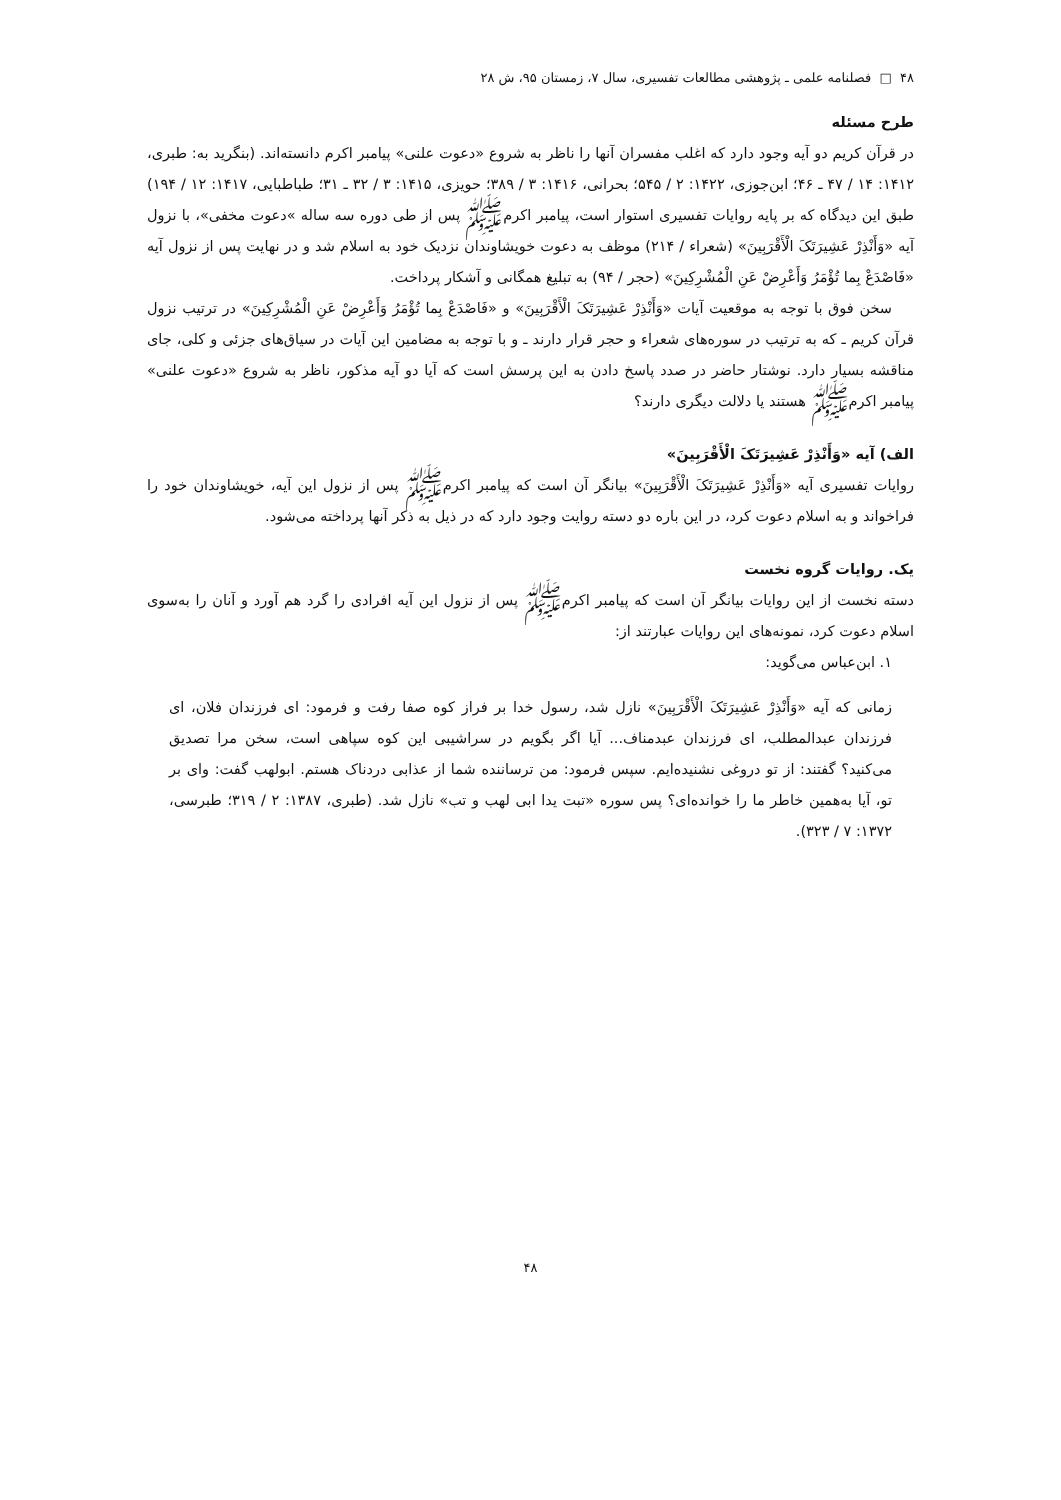۴۸ □ فصلنامه علمی ـ پژوهشی مطالعات تفسیری، سال ۷، زمستان ۹۵، ش ۲۸
طرح مسئله
در قرآن کریم دو آیه وجود دارد که اغلب مفسران آنها را ناظر به شروع «دعوت علنی» پیامبر اکرم دانسته‌اند. (بنگرید به: طبری، ۱۴۱۲: ۱۴ / ۴۷ ـ ۴۶؛ ابن‌جوزی، ۱۴۲۲: ۲ / ۵۴۵؛ بحرانی، ۱۴۱۶: ۳ / ۳۸۹؛ حویزی، ۱۴۱۵: ۳ / ۳۲ ـ ۳۱؛ طباطبایی، ۱۴۱۷: ۱۲ / ۱۹۴) طبق این دیدگاه که بر پایه روایات تفسیری استوار است، پیامبر اکرم‌ﷺ پس از طی دوره سه ساله »دعوت مخفی»، با نزول آیه «وَأَنْذِرْ عَشِیرَتَکَ الْأَقْرَبِینَ» (شعراء / ۲۱۴) موظف به دعوت خویشاوندان نزدیک خود به اسلام شد و در نهایت پس از نزول آیه «فَاصْدَعْ بِما تُؤْمَرُ وَأَعْرِضْ عَنِ الْمُشْرِکِینَ» (حجر / ۹۴) به تبلیغ همگانی و آشکار پرداخت.
سخن فوق با توجه به موقعیت آیات «وَأَنْذِرْ عَشِیرَتَکَ الْأَقْرَبِینَ» و «فَاصْدَعْ بِما تُؤْمَرُ وَأَعْرِضْ عَنِ الْمُشْرِکِینَ» در ترتیب نزول قرآن کریم ـ که به ترتیب در سوره‌های شعراء و حجر قرار دارند ـ و با توجه به مضامین این آیات در سیاق‌های جزئی و کلی، جای مناقشه بسیار دارد. نوشتار حاضر در صدد پاسخ دادن به این پرسش است که آیا دو آیه مذکور، ناظر به شروع «دعوت علنی» پیامبر اکرم‌ﷺ هستند یا دلالت دیگری دارند؟
الف) آیه «وَأَنْذِرْ عَشِیرَتَکَ الْأَقْرَبِینَ»
روایات تفسیری آیه «وَأَنْذِرْ عَشِیرَتَکَ الْأَقْرَبِینَ» بیانگر آن است که پیامبر اکرم‌ﷺ پس از نزول این آیه، خویشاوندان خود را فراخواند و به اسلام دعوت کرد، در این باره دو دسته روایت وجود دارد که در ذیل به ذکر آنها پرداخته می‌شود.
یک. روایات گروه نخست
دسته نخست از این روایات بیانگر آن است که پیامبر اکرم‌ﷺ پس از نزول این آیه افرادی را گرد هم آورد و آنان را به‌سوی اسلام دعوت کرد، نمونه‌های این روایات عبارتند از:
۱. ابن‌عباس می‌گوید:
زمانی که آیه «وَأَنْذِرْ عَشِیرَتَکَ الْأَقْرَبِینَ» نازل شد، رسول خدا بر فراز کوه صفا رفت و فرمود: ای فرزندان فلان، ای فرزندان عبدالمطلب، ای فرزندان عبدمناف... آیا اگر بگویم در سراشیبی این کوه سپاهی است، سخن مرا تصدیق می‌کنید؟ گفتند: از تو دروغی نشنیده‌ایم. سپس فرمود: من ترساننده شما از عذابی دردناک هستم. ابولهب گفت: وای بر تو، آیا به‌همین خاطر ما را خوانده‌ای؟ پس سوره «تبت یدا ابی لهب و تب» نازل شد. (طبری، ۱۳۸۷: ۲ / ۳۱۹؛ طبرسی، ۱۳۷۲: ۷ / ۳۲۳).
۴۸